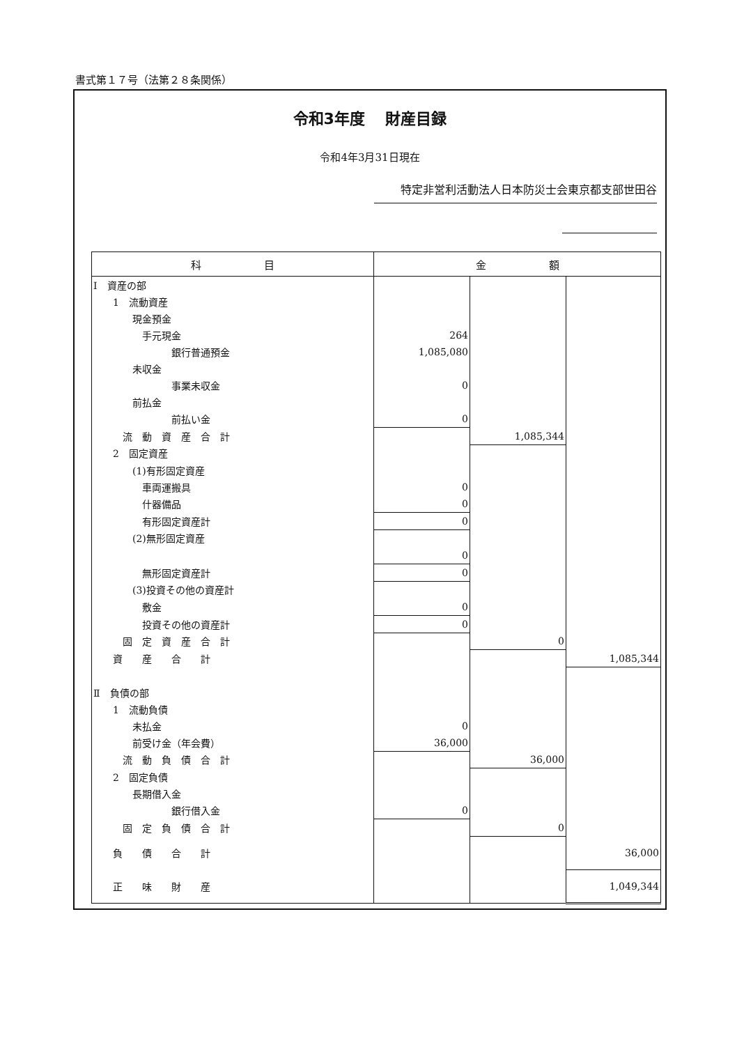書式第１７号（法第２８条関係）
令和3年度　 財産目録
令和4年3月31日現在
特定非営利活動法人日本防災士会東京都支部世田谷
| 科 目 | 金 額 | | |
| --- | --- | --- | --- |
| Ⅰ 資産の部 | | | |
| 1 流動資産 | | | |
| 現金預金 | | | |
| 手元現金 | 264 | | |
| 銀行普通預金 | 1,085,080 | | |
| 未収金 | | | |
| 事業未収金 | 0 | | |
| 前払金 | | | |
| 前払い金 | 0 | | |
| 流 動 資 産 合 計 | | 1,085,344 | |
| 2 固定資産 | | | |
| (1)有形固定資産 | | | |
| 車両運搬具 | 0 | | |
| 什器備品 | 0 | | |
| 有形固定資産計 | 0 | | |
| (2)無形固定資産 | | | |
| | 0 | | |
| 無形固定資産計 | 0 | | |
| (3)投資その他の資産計 | | | |
| 敷金 | 0 | | |
| 投資その他の資産計 | 0 | | |
| 固 定 資 産 合 計 | | 0 | |
| 資 産 合 計 | | | 1,085,344 |
| Ⅱ 負債の部 | | | |
| 1 流動負債 | | | |
| 未払金 | 0 | | |
| 前受け金（年会費） | 36,000 | | |
| 流 動 負 債 合 計 | | 36,000 | |
| 2 固定負債 | | | |
| 長期借入金 | | | |
| 銀行借入金 | 0 | | |
| 固 定 負 債 合 計 | | 0 | |
| 負 債 合 計 | | | 36,000 |
| 正 味 財 産 | | | 1,049,344 |